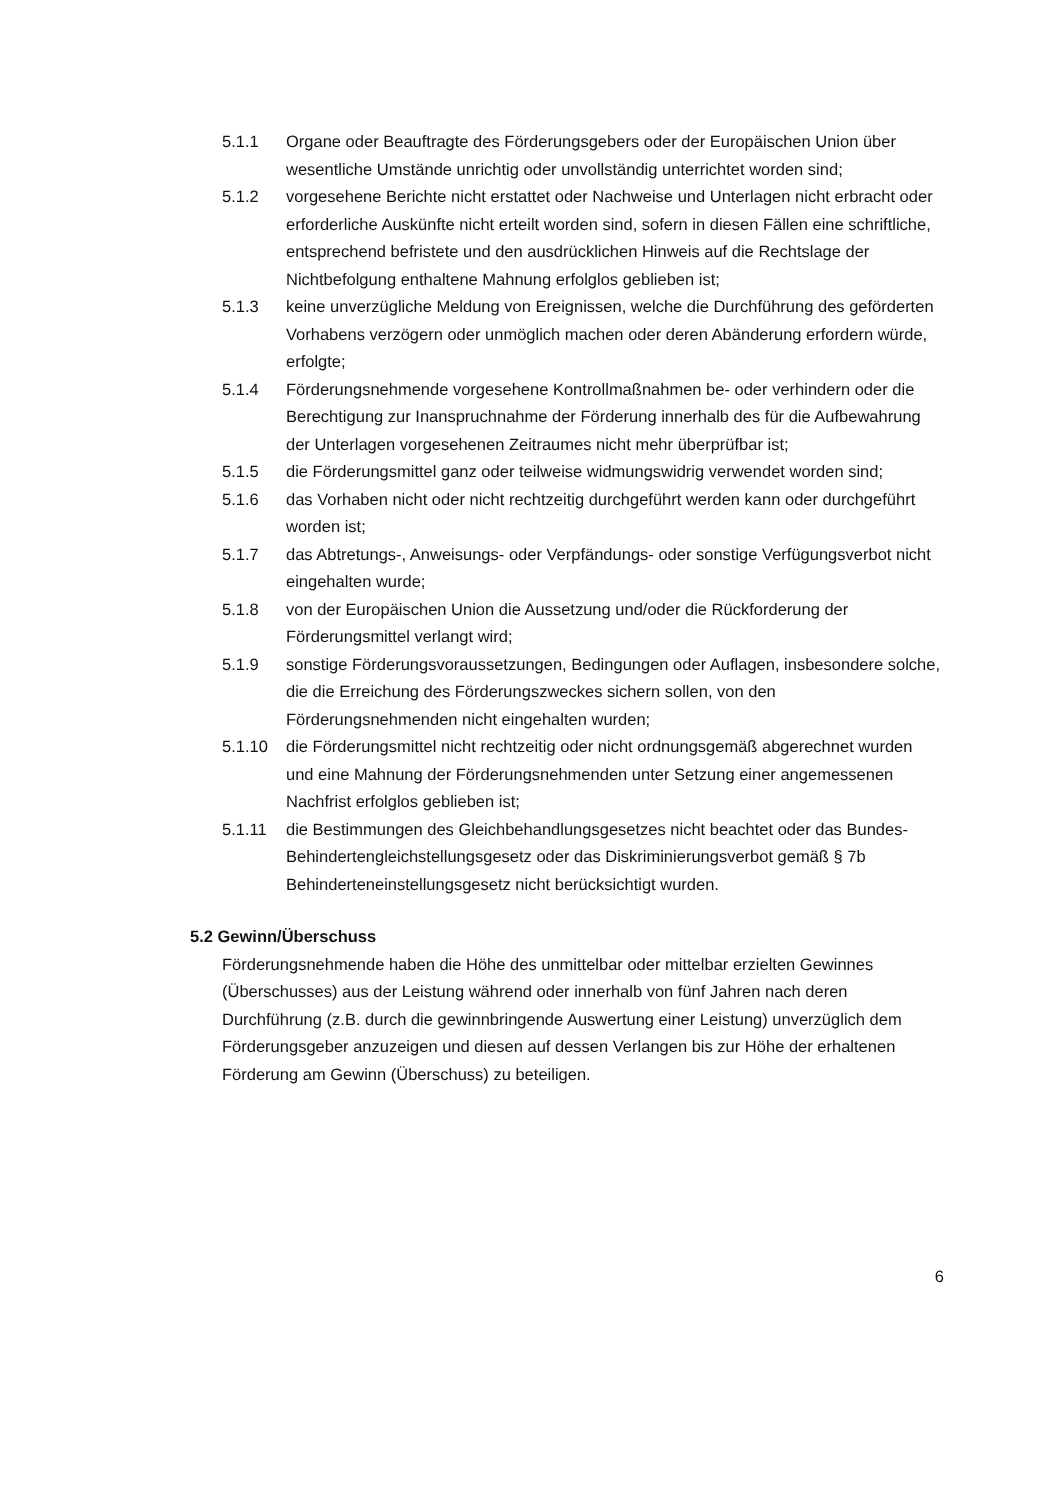5.1.1 Organe oder Beauftragte des Förderungsgebers oder der Europäischen Union über wesentliche Umstände unrichtig oder unvollständig unterrichtet worden sind;
5.1.2 vorgesehene Berichte nicht erstattet oder Nachweise und Unterlagen nicht erbracht oder erforderliche Auskünfte nicht erteilt worden sind, sofern in diesen Fällen eine schriftliche, entsprechend befristete und den ausdrücklichen Hinweis auf die Rechtslage der Nichtbefolgung enthaltene Mahnung erfolglos geblieben ist;
5.1.3 keine unverzügliche Meldung von Ereignissen, welche die Durchführung des geförderten Vorhabens verzögern oder unmöglich machen oder deren Abänderung erfordern würde, erfolgte;
5.1.4 Förderungsnehmende vorgesehene Kontrollmaßnahmen be- oder verhindern oder die Berechtigung zur Inanspruchnahme der Förderung innerhalb des für die Aufbewahrung der Unterlagen vorgesehenen Zeitraumes nicht mehr überprüfbar ist;
5.1.5 die Förderungsmittel ganz oder teilweise widmungswidrig verwendet worden sind;
5.1.6 das Vorhaben nicht oder nicht rechtzeitig durchgeführt werden kann oder durchgeführt worden ist;
5.1.7 das Abtretungs-, Anweisungs- oder Verpfändungs- oder sonstige Verfügungsverbot nicht eingehalten wurde;
5.1.8 von der Europäischen Union die Aussetzung und/oder die Rückforderung der Förderungsmittel verlangt wird;
5.1.9 sonstige Förderungsvoraussetzungen, Bedingungen oder Auflagen, insbesondere solche, die die Erreichung des Förderungszweckes sichern sollen, von den Förderungsnehmenden nicht eingehalten wurden;
5.1.10 die Förderungsmittel nicht rechtzeitig oder nicht ordnungsgemäß abgerechnet wurden und eine Mahnung der Förderungsnehmenden unter Setzung einer angemessenen Nachfrist erfolglos geblieben ist;
5.1.11 die Bestimmungen des Gleichbehandlungsgesetzes nicht beachtet oder das Bundes-Behindertengleichstellungsgesetz oder das Diskriminierungsverbot gemäß § 7b Behinderteneinstellungsgesetz nicht berücksichtigt wurden.
5.2 Gewinn/Überschuss
Förderungsnehmende haben die Höhe des unmittelbar oder mittelbar erzielten Gewinnes (Überschusses) aus der Leistung während oder innerhalb von fünf Jahren nach deren Durchführung (z.B. durch die gewinnbringende Auswertung einer Leistung) unverzüglich dem Förderungsgeber anzuzeigen und diesen auf dessen Verlangen bis zur Höhe der erhaltenen Förderung am Gewinn (Überschuss) zu beteiligen.
6